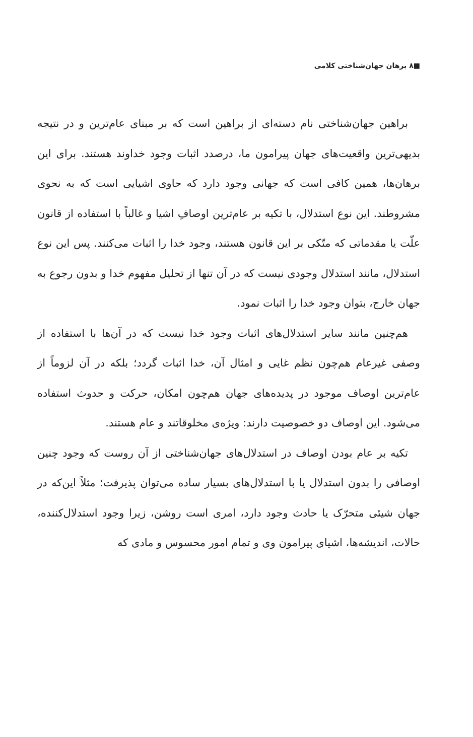■۸ برهان جهان‌شناختی کلامی
براهین جهان‌شناختی نام دسته‌ای از براهین است که بر مبنای عام‌ترین و در نتیجه بدیهی‌ترین واقعیت‌های جهان پیرامون ما، درصدد اثبات وجود خداوند هستند. برای این برهان‌ها، همین کافی است که جهانی وجود دارد که حاوی اشیایی است که به نحوی مشروطند. این نوع استدلال، با تکیه بر عام‌ترین اوصافِ اشیا و غالباً با استفاده از قانون علّت یا مقدماتی که متّکی بر این قانون هستند، وجود خدا را اثبات می‌کنند. پس این نوع استدلال، مانند استدلال وجودی نیست که در آن تنها از تحلیل مفهوم خدا و بدون رجوع به جهان خارج، بتوان وجود خدا را اثبات نمود.
هم‌چنین مانند سایر استدلال‌های اثبات وجود خدا نیست که در آن‌ها با استفاده از وصفی غیرعام هم‌چون نظم غایی و امثال آن، خدا اثبات گردد؛ بلکه در آن لزوماً از عام‌ترین اوصاف موجود در پدیده‌های جهان هم‌چون امکان، حرکت و حدوث استفاده می‌شود. این اوصاف دو خصوصیت دارند: ویژه‌ی مخلوقاتند و عام هستند.
تکیه بر عام بودن اوصاف در استدلال‌های جهان‌شناختی از آن روست که وجود چنین اوصافی را بدون استدلال یا با استدلال‌های بسیار ساده می‌توان پذیرفت؛ مثلاً این‌که در جهان شیئی متحرّک یا حادث وجود دارد، امری است روشن، زیرا وجود استدلال‌کننده، حالات، اندیشه‌ها، اشیای پیرامون وی و تمام امور محسوس و مادی که